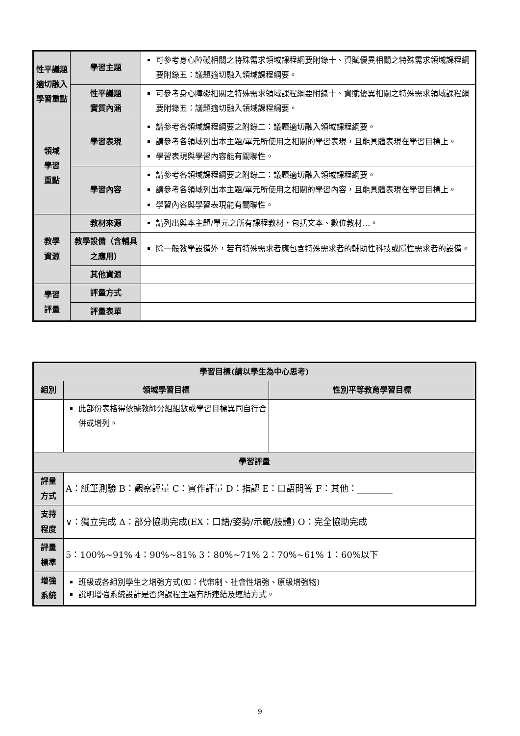| 性平議題適切融入學習重點 | 學習主題 | 可參考身心障礙相關之特殊需求領域課程綱要附錄十、資賦優異相關之特殊需求領域課程綱要附錄五：議題適切融入領域課程綱要。 |
| | 性平議題 實質內涵 | 可參考身心障礙相關之特殊需求領域課程綱要附錄十、資賦優異相關之特殊需求領域課程綱要附錄五：議題適切融入領域課程綱要。 |
| 領域 學習 重點 | 學習表現 | 請參考各領域課程綱要之附錄二：議題適切融入領域課程綱要。 請參考各領域列出本主題/單元所使用之相關的學習表現，且能具體表現在學習目標上。 學習表現與學習內容能有關聯性。 |
| | 學習內容 | 請參考各領域課程綱要之附錄二：議題適切融入領域課程綱要。 請參考各領域列出本主題/單元所使用之相關的學習內容，且能具體表現在學習目標上。 學習內容與學習表現能有關聯性。 |
| 教學 資源 | 教材來源 | 請列出與本主題/單元之所有課程教材，包括文本、數位教材…。 |
| | 教學設備（含輔具之應用） | 除一般教學設備外，若有特殊需求者應包含特殊需求者的輔助性科技或隱性需求者的設備。 |
| | 其他資源 | |
| 學習 評量 | 評量方式 | |
| | 評量表單 | |
| 學習目標(請以學生為中心思考) | | |
| 組別 | 領域學習目標 | 性別平等教育學習目標 |
| | 此部份表格得依據教師分組組數或學習目標異同自行合併或增列。 | |
| 學習評量 | | |
| 評量 方式 | A：紙筆測驗 B：觀察評量 C：實作評量 D：指認 E：口語問答 F：其他：________ | |
| 支持 程度 | ∨：獨立完成 Δ：部分協助完成(EX：口語/姿勢/示範/肢體) O：完全協助完成 | |
| 評量 標準 | 5：100%~91% 4：90%~81% 3：80%~71% 2：70%~61% 1：60%以下 | |
| 增強 系統 | 班級或各組別學生之增強方式(如：代幣制、社會性增強、原級增強物) 說明增強系統設計是否與課程主題有所連結及連結方式。 | |
9